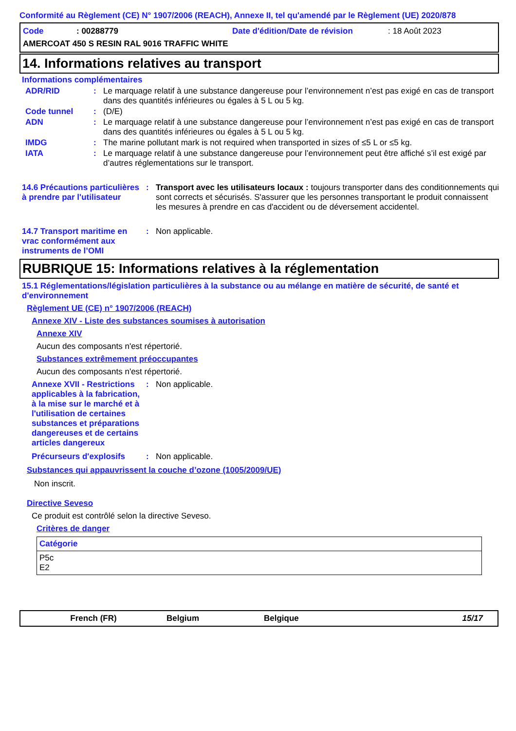Conformité au Règlement (CE) N° 1907/2006 (REACH), Annexe II, tel qu'amendé par le Règlement (UE) 2020/878
Code: 00288779 Date d'édition/Date de révision: 18 Août 2023
AMERCOAT 450 S RESIN RAL 9016 TRAFFIC WHITE
14. Informations relatives au transport
Informations complémentaires
ADR/RID: Le marquage relatif à une substance dangereuse pour l’environnement n’est pas exigé en cas de transport dans des quantités inférieures ou égales à 5 L ou 5 kg.
Code tunnel: (D/E)
ADN: Le marquage relatif à une substance dangereuse pour l’environnement n’est pas exigé en cas de transport dans des quantités inférieures ou égales à 5 L ou 5 kg.
IMDG: The marine pollutant mark is not required when transported in sizes of ≤5 L or ≤5 kg.
IATA: Le marquage relatif à une substance dangereuse pour l’environnement peut être affiché s’il est exigé par d’autres réglementations sur le transport.
14.6 Précautions particulières à prendre par l'utilisateur: Transport avec les utilisateurs locaux : toujours transporter dans des conditionnements qui sont corrects et sécurisés. S'assurer que les personnes transportant le produit connaissent les mesures à prendre en cas d'accident ou de déversement accidentel.
14.7 Transport maritime en vrac conformément aux instruments de l’OMI: Non applicable.
RUBRIQUE 15: Informations relatives à la réglementation
15.1 Réglementations/législation particulières à la substance ou au mélange en matière de sécurité, de santé et d'environnement
Règlement UE (CE) n° 1907/2006 (REACH)
Annexe XIV - Liste des substances soumises à autorisation
Annexe XIV
Aucun des composants n'est répertorié.
Substances extrêmement préoccupantes
Aucun des composants n'est répertorié.
Annexe XVII - Restrictions applicables à la fabrication, à la mise sur le marché et à l'utilisation de certaines substances et préparations dangereuses et de certains articles dangereux: Non applicable.
Précurseurs d'explosifs: Non applicable.
Substances qui appauvrissent la couche d’ozone (1005/2009/UE)
Non inscrit.
Directive Seveso
Ce produit est contrôlé selon la directive Seveso.
Critères de danger
| Catégorie |
| --- |
| P5c E2 |
French (FR) Belgium Belgique 15/17